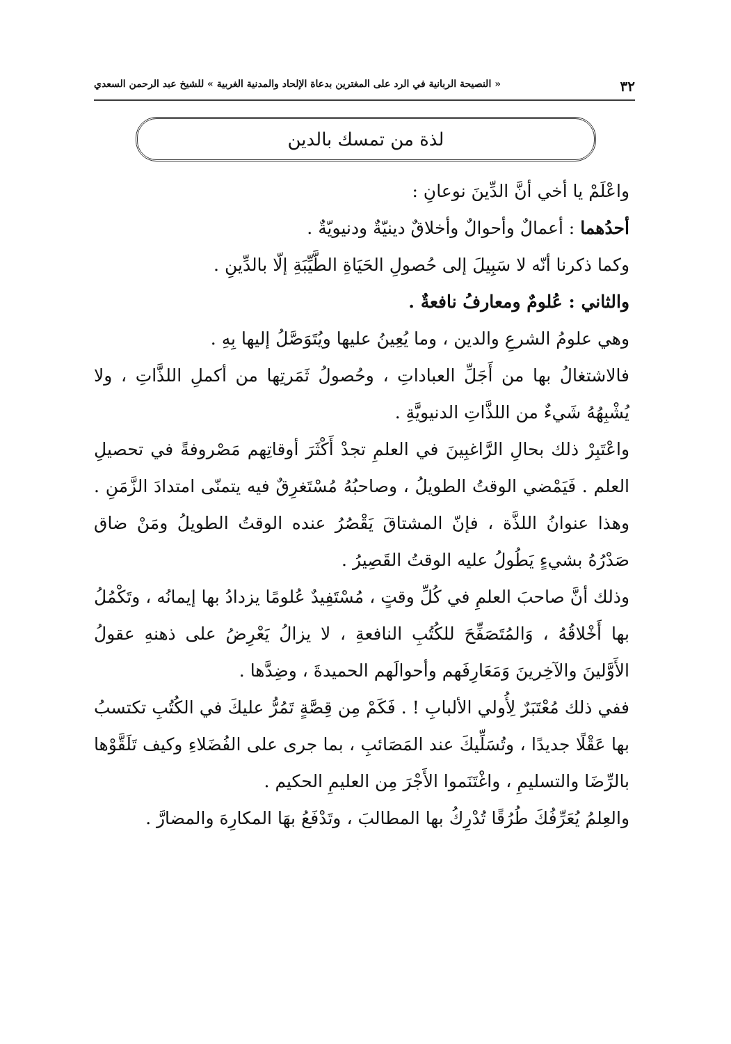٣٢ « النصيحة الربانية في الرد على المغترين بدعاة الإلحاد والمدنية الغربية » للشيخ عبد الرحمن السعدي
لذة من تمسك بالدين
واعْلَمْ يا أخي أنَّ الدِّينَ نوعانِ :
أحدُهما : أعمالٌ وأحوالٌ وأخلاقٌ دينيّةٌ ودنيويّةٌ .
وكما ذكرنا أنّه لا سَبِيلَ إلى حُصولِ الحَيَاةِ الطَّيِّبَةِ إلّا بالدِّينِ .
والثاني : عُلومٌ ومعارفُ نافعةٌ .
وهي علومُ الشرعِ والدين ، وما يُعِينُ عليها ويُتَوَصَّلُ إليها بِهِ .
فالاشتغالُ بها من أَجَلِّ العباداتِ ، وحُصولُ ثَمَرتِها من أكملِ اللذَّاتِ ، ولا يُشْبِهُهُ شَيءٌ من اللذَّاتِ الدنيويَّةِ .
واعْتَبِرْ ذلك بحالِ الرَّاغبِينَ في العلمِ تجدْ أَكْثَرَ أوقاتِهم مَصْروفةً في تحصيلِ العلم . فَيَمْضي الوقتُ الطويلُ ، وصاحبُهُ مُسْتَغرِقٌ فيه يتمنّى امتدادَ الزَّمَنِ . وهذا عنوانُ اللذَّة ، فإنّ المشتاقَ يَقْصُرُ عنده الوقتُ الطويلُ ومَنْ ضاق صَدْرُهُ بشيءٍ يَطُولُ عليه الوقتُ القَصِيرُ .
وذلك أنَّ صاحبَ العلمِ في كُلِّ وقتٍ ، مُسْتَفِيدٌ عُلومًا يزدادُ بها إيمانُه ، وتَكْمُلُ بها أَخْلاقُهُ ، وَالمُتَصَفِّحَ للكُتُبِ النافعةِ ، لا يزالُ يَعْرِضُ على ذهنهِ عقولُ الأَوَّلينَ والآخِرينَ وَمَعَارِفَهم وأحوالَهم الحميدةَ ، وضِدَّها .
ففي ذلك مُعْتَبَرٌ لِأُولي الألبابِ ! . فَكَمْ مِن قِصَّةٍ تَمُرُّ عليكَ في الكُتُبِ تكتسبُ بها عَقْلًا جديدًا ، وتُسَلِّيكَ عند المَصَائبِ ، بما جرى على الفُضَلاءِ وكيف تَلَقَّوْها بالرِّضَا والتسليمِ ، واغْتَنَموا الأَجْرَ مِن العليمِ الحكيم .
والعِلمُ يُعَرِّفُكَ طُرُقًا تُدْرِكُ بها المطالبَ ، وتَدْفَعُ بهَا المكارِهَ والمضارَّ .